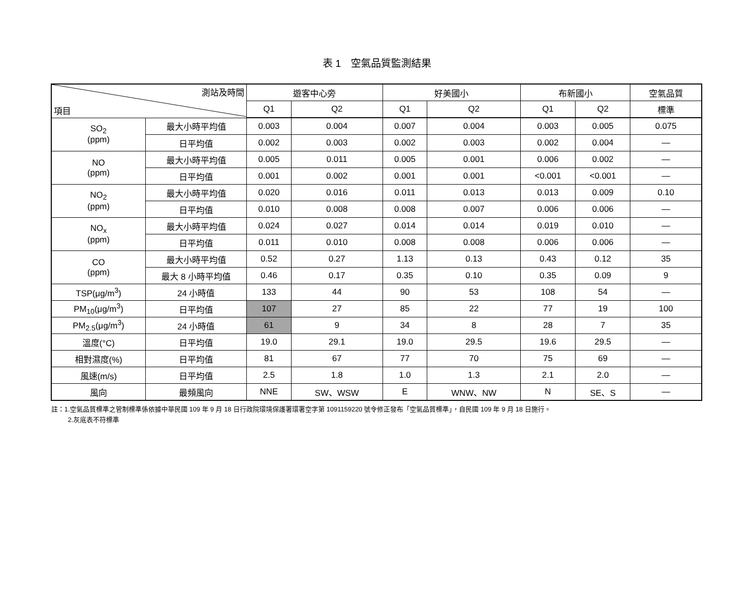表 1　空氣品質監測結果
| 測站及時間 項目 | | 遊客中心旁 | | 好美國小 | | 布新國小 | | 空氣品質 |
| --- | --- | --- | --- | --- | --- | --- | --- | --- |
| | | Q1 | Q2 | Q1 | Q2 | Q1 | Q2 | 標準 |
| SO<sub>2</sub> (ppm) | 最大小時平均值 | 0.003 | 0.004 | 0.007 | 0.004 | 0.003 | 0.005 | 0.075 |
| | 日平均值 | 0.002 | 0.003 | 0.002 | 0.003 | 0.002 | 0.004 | — |
| NO (ppm) | 最大小時平均值 | 0.005 | 0.011 | 0.005 | 0.001 | 0.006 | 0.002 | — |
| | 日平均值 | 0.001 | 0.002 | 0.001 | 0.001 | <0.001 | <0.001 | — |
| NO<sub>2</sub> (ppm) | 最大小時平均值 | 0.020 | 0.016 | 0.011 | 0.013 | 0.013 | 0.009 | 0.10 |
| | 日平均值 | 0.010 | 0.008 | 0.008 | 0.007 | 0.006 | 0.006 | — |
| NO<sub>x</sub> (ppm) | 最大小時平均值 | 0.024 | 0.027 | 0.014 | 0.014 | 0.019 | 0.010 | — |
| | 日平均值 | 0.011 | 0.010 | 0.008 | 0.008 | 0.006 | 0.006 | — |
| CO (ppm) | 最大小時平均值 | 0.52 | 0.27 | 1.13 | 0.13 | 0.43 | 0.12 | 35 |
| | 最大 8 小時平均值 | 0.46 | 0.17 | 0.35 | 0.10 | 0.35 | 0.09 | 9 |
| TSP(μg/m<sup>3</sup>) | 24 小時值 | 133 | 44 | 90 | 53 | 108 | 54 | — |
| PM<sub>10</sub>(μg/m<sup>3</sup>) | 日平均值 | 107 | 27 | 85 | 22 | 77 | 19 | 100 |
| PM<sub>2.5</sub>(μg/m<sup>3</sup>) | 24 小時值 | 61 | 9 | 34 | 8 | 28 | 7 | 35 |
| 溫度(°C) | 日平均值 | 19.0 | 29.1 | 19.0 | 29.5 | 19.6 | 29.5 | — |
| 相對濕度(%) | 日平均值 | 81 | 67 | 77 | 70 | 75 | 69 | — |
| 風速(m/s) | 日平均值 | 2.5 | 1.8 | 1.0 | 1.3 | 2.1 | 2.0 | — |
| 風向 | 最頻風向 | NNE | SW、WSW | E | WNW、NW | N | SE、S | — |
註：1.空氣品質標準之管制標準係依據中華民國 109 年 9 月 18 日行政院環境保護署環署空字第 1091159220 號令修正發布「空氣品質標準」，自民國 109 年 9 月 18 日施行。
2.灰底表不符標準